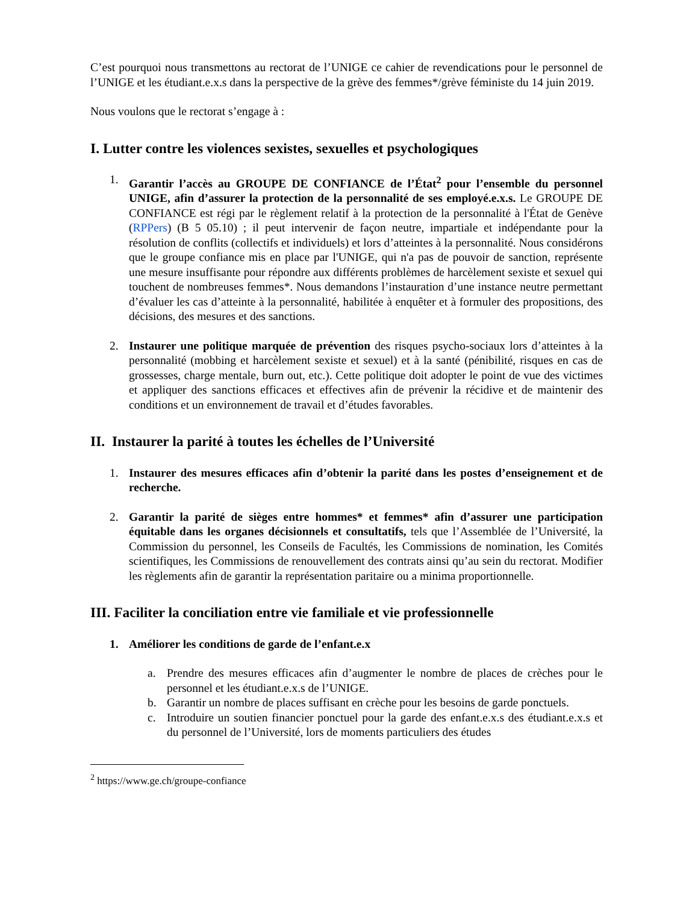C’est pourquoi nous transmettons au rectorat de l’UNIGE ce cahier de revendications pour le personnel de l’UNIGE et les étudiant.e.x.s dans la perspective de la grève des femmes*/grève féministe du 14 juin 2019.
Nous voulons que le rectorat s’engage à :
I. Lutter contre les violences sexistes, sexuelles et psychologiques
1. Garantir l’accès au GROUPE DE CONFIANCE de l’État<sup>2</sup> pour l’ensemble du personnel UNIGE, afin d’assurer la protection de la personnalité de ses employé.e.x.s. Le GROUPE DE CONFIANCE est régi par le règlement relatif à la protection de la personnalité à l'État de Genève (RPPers) (B 5 05.10) ; il peut intervenir de façon neutre, impartiale et indépendante pour la résolution de conflits (collectifs et individuels) et lors d’atteintes à la personnalité. Nous considérons que le groupe confiance mis en place par l'UNIGE, qui n'a pas de pouvoir de sanction, représente une mesure insuffisante pour répondre aux différents problèmes de harcèlement sexiste et sexuel qui touchent de nombreuses femmes*. Nous demandons l’instauration d’une instance neutre permettant d’évaluer les cas d’atteinte à la personnalité, habilitée à enquêter et à formuler des propositions, des décisions, des mesures et des sanctions.
2. Instaurer une politique marquée de prévention des risques psycho-sociaux lors d’atteintes à la personnalité (mobbing et harcèlement sexiste et sexuel) et à la santé (pénibilité, risques en cas de grossesses, charge mentale, burn out, etc.). Cette politique doit adopter le point de vue des victimes et appliquer des sanctions efficaces et effectives afin de prévenir la récidive et de maintenir des conditions et un environnement de travail et d’études favorables.
II. Instaurer la parité à toutes les échelles de l’Université
1. Instaurer des mesures efficaces afin d’obtenir la parité dans les postes d’enseignement et de recherche.
2. Garantir la parité de sièges entre hommes* et femmes* afin d’assurer une participation équitable dans les organes décisionnels et consultatifs, tels que l’Assemblée de l’Université, la Commission du personnel, les Conseils de Facultés, les Commissions de nomination, les Comités scientifiques, les Commissions de renouvellement des contrats ainsi qu’au sein du rectorat. Modifier les règlements afin de garantir la représentation paritaire ou a minima proportionnelle.
III. Faciliter la conciliation entre vie familiale et vie professionnelle
1. Améliorer les conditions de garde de l’enfant.e.x
a. Prendre des mesures efficaces afin d’augmenter le nombre de places de crèches pour le personnel et les étudiant.e.x.s de l’UNIGE.
b. Garantir un nombre de places suffisant en crèche pour les besoins de garde ponctuels.
c. Introduire un soutien financier ponctuel pour la garde des enfant.e.x.s des étudiant.e.x.s et du personnel de l’Université, lors de moments particuliers des études
<sup>2</sup> https://www.ge.ch/groupe-confiance